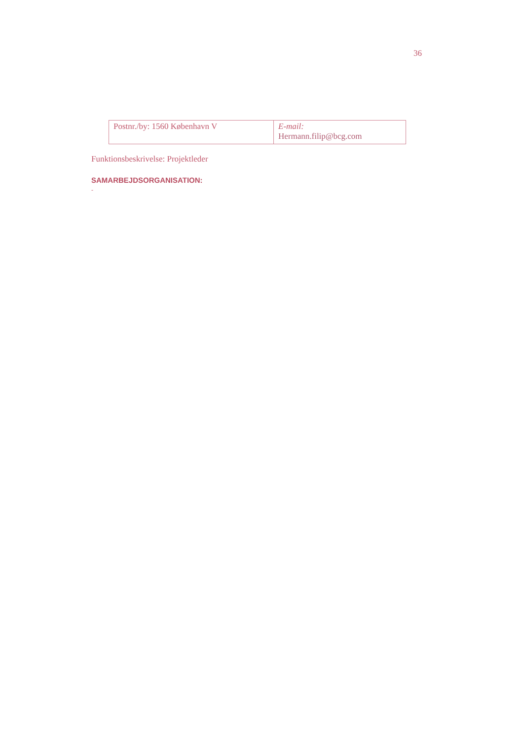36
| Postnr./by: 1560 København V | E-mail: Hermann.filip@bcg.com |
Funktionsbeskrivelse: Projektleder
SAMARBEJDSORGANISATION:
-